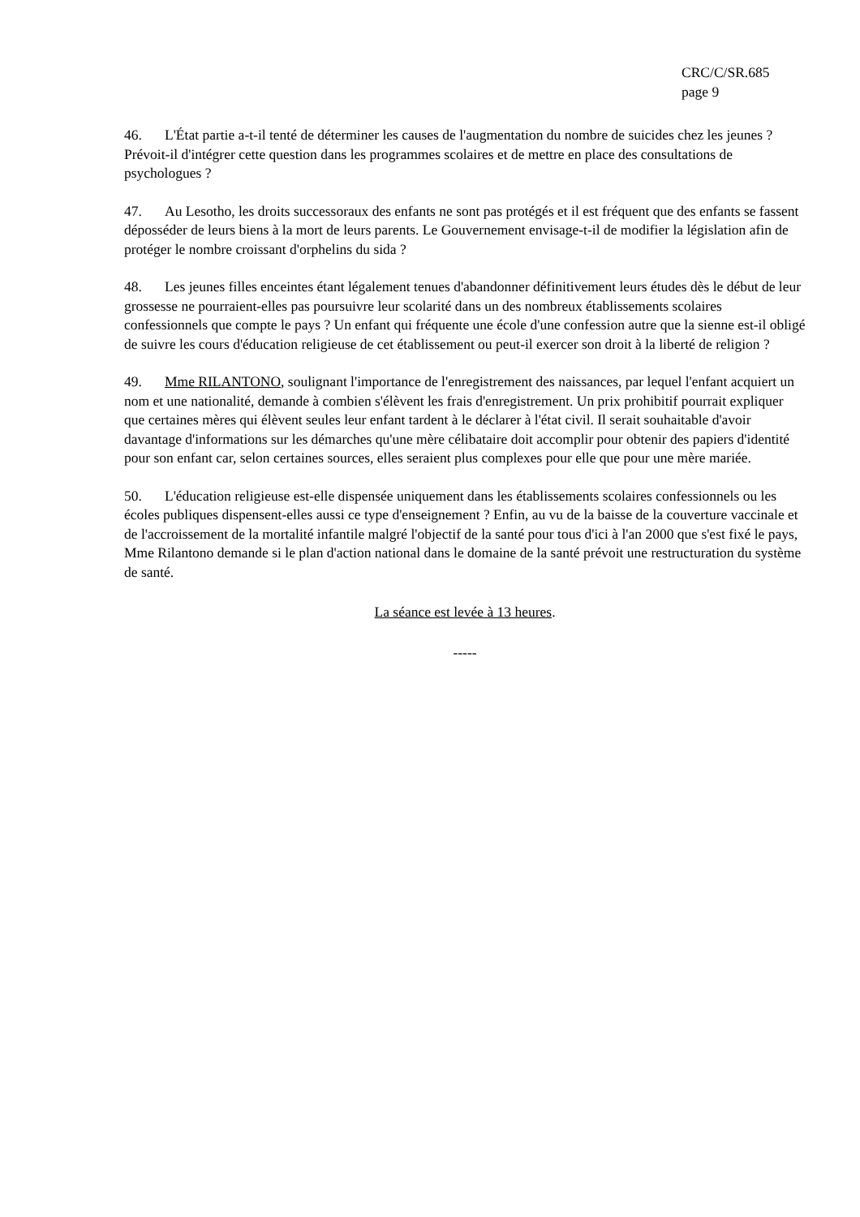CRC/C/SR.685
page 9
46. L'État partie a-t-il tenté de déterminer les causes de l'augmentation du nombre de suicides chez les jeunes ? Prévoit-il d'intégrer cette question dans les programmes scolaires et de mettre en place des consultations de psychologues ?
47. Au Lesotho, les droits successoraux des enfants ne sont pas protégés et il est fréquent que des enfants se fassent déposséder de leurs biens à la mort de leurs parents. Le Gouvernement envisage-t-il de modifier la législation afin de protéger le nombre croissant d'orphelins du sida ?
48. Les jeunes filles enceintes étant légalement tenues d'abandonner définitivement leurs études dès le début de leur grossesse ne pourraient-elles pas poursuivre leur scolarité dans un des nombreux établissements scolaires confessionnels que compte le pays ? Un enfant qui fréquente une école d'une confession autre que la sienne est-il obligé de suivre les cours d'éducation religieuse de cet établissement ou peut-il exercer son droit à la liberté de religion ?
49. Mme RILANTONO, soulignant l'importance de l'enregistrement des naissances, par lequel l'enfant acquiert un nom et une nationalité, demande à combien s'élèvent les frais d'enregistrement. Un prix prohibitif pourrait expliquer que certaines mères qui élèvent seules leur enfant tardent à le déclarer à l'état civil. Il serait souhaitable d'avoir davantage d'informations sur les démarches qu'une mère célibataire doit accomplir pour obtenir des papiers d'identité pour son enfant car, selon certaines sources, elles seraient plus complexes pour elle que pour une mère mariée.
50. L'éducation religieuse est-elle dispensée uniquement dans les établissements scolaires confessionnels ou les écoles publiques dispensent-elles aussi ce type d'enseignement ? Enfin, au vu de la baisse de la couverture vaccinale et de l'accroissement de la mortalité infantile malgré l'objectif de la santé pour tous d'ici à l'an 2000 que s'est fixé le pays, Mme Rilantono demande si le plan d'action national dans le domaine de la santé prévoit une restructuration du système de santé.
La séance est levée à 13 heures.
-----